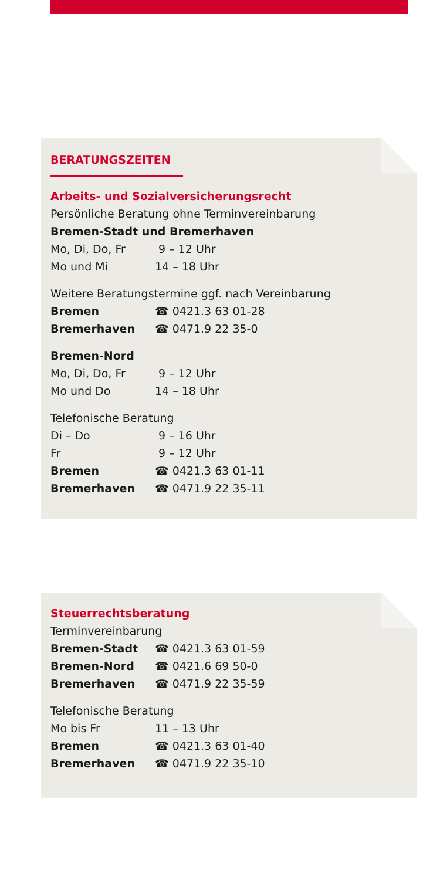BERATUNGSZEITEN
Arbeits- und Sozialversicherungsrecht
Persönliche Beratung ohne Terminvereinbarung
Bremen-Stadt und Bremerhaven
Mo, Di, Do, Fr 9 – 12 Uhr
Mo und Mi 14 – 18 Uhr
Weitere Beratungstermine ggf. nach Vereinbarung
Bremen ☎ 0421.3 63 01-28
Bremerhaven ☎ 0471.9 22 35-0
Bremen-Nord
Mo, Di, Do, Fr 9 – 12 Uhr
Mo und Do 14 – 18 Uhr
Telefonische Beratung
Di – Do 9 – 16 Uhr
Fr 9 – 12 Uhr
Bremen ☎ 0421.3 63 01-11
Bremerhaven ☎ 0471.9 22 35-11
Steuerrechtsberatung
Terminvereinbarung
Bremen-Stadt ☎ 0421.3 63 01-59
Bremen-Nord ☎ 0421.6 69 50-0
Bremerhaven ☎ 0471.9 22 35-59
Telefonische Beratung
Mo bis Fr 11 – 13 Uhr
Bremen ☎ 0421.3 63 01-40
Bremerhaven ☎ 0471.9 22 35-10